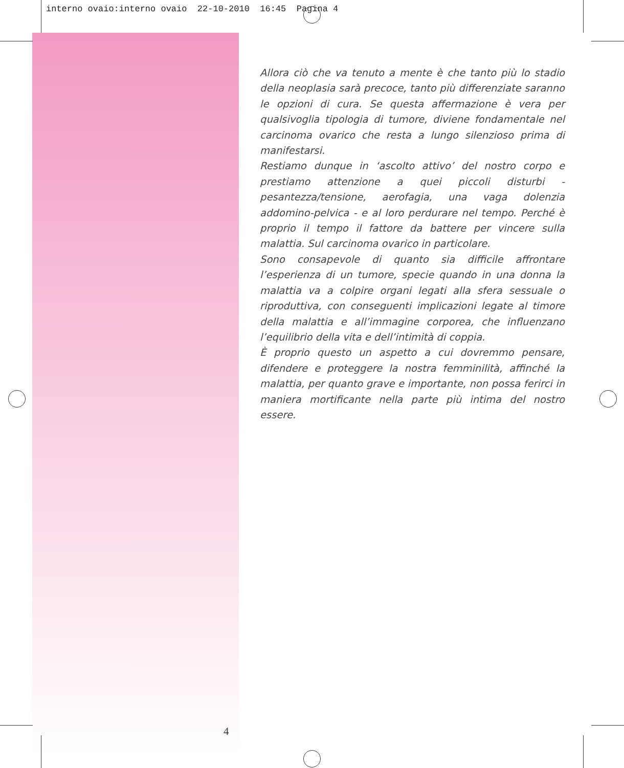interno ovaio:interno ovaio 22-10-2010 16:45 Pagina 4
Allora ciò che va tenuto a mente è che tanto più lo stadio della neoplasia sarà precoce, tanto più differenziate saranno le opzioni di cura. Se questa affermazione è vera per qualsivoglia tipologia di tumore, diviene fondamentale nel carcinoma ovarico che resta a lungo silenzioso prima di manifestarsi.
Restiamo dunque in ‘ascolto attivo’ del nostro corpo e prestiamo attenzione a quei piccoli disturbi - pesantezza/tensione, aerofagia, una vaga dolenzia addomino-pelvica - e al loro perdurare nel tempo. Perché è proprio il tempo il fattore da battere per vincere sulla malattia. Sul carcinoma ovarico in particolare.
Sono consapevole di quanto sia difficile affrontare l’esperienza di un tumore, specie quando in una donna la malattia va a colpire organi legati alla sfera sessuale o riproduttiva, con conseguenti implicazioni legate al timore della malattia e all’immagine corporea, che influenzano l’equilibrio della vita e dell’intimità di coppia.
È proprio questo un aspetto a cui dovremmo pensare, difendere e proteggere la nostra femminilità, affinché la malattia, per quanto grave e importante, non possa ferirci in maniera mortificante nella parte più intima del nostro essere.
4